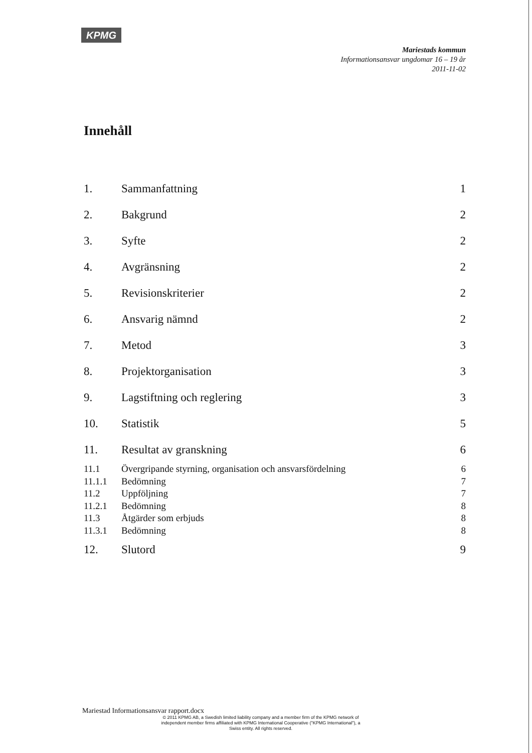KPMG
Mariestads kommun
Informationsansvar ungdomar 16 – 19 år
2011-11-02
Innehåll
1. Sammanfattning 1
2. Bakgrund 2
3. Syfte 2
4. Avgränsning 2
5. Revisionskriterier 2
6. Ansvarig nämnd 2
7. Metod 3
8. Projektorganisation 3
9. Lagstiftning och reglering 3
10. Statistik 5
11. Resultat av granskning 6
11.1 Övergripande styrning, organisation och ansvarsfördelning 6
11.1.1 Bedömning 7
11.2 Uppföljning 7
11.2.1 Bedömning 8
11.3 Åtgärder som erbjuds 8
11.3.1 Bedömning 8
12. Slutord 9
Mariestad Informationsansvar rapport.docx
© 2011 KPMG AB, a Swedish limited liability company and a member firm of the KPMG network of independent member firms affiliated with KPMG International Cooperative ("KPMG International"), a Swiss entity. All rights reserved.